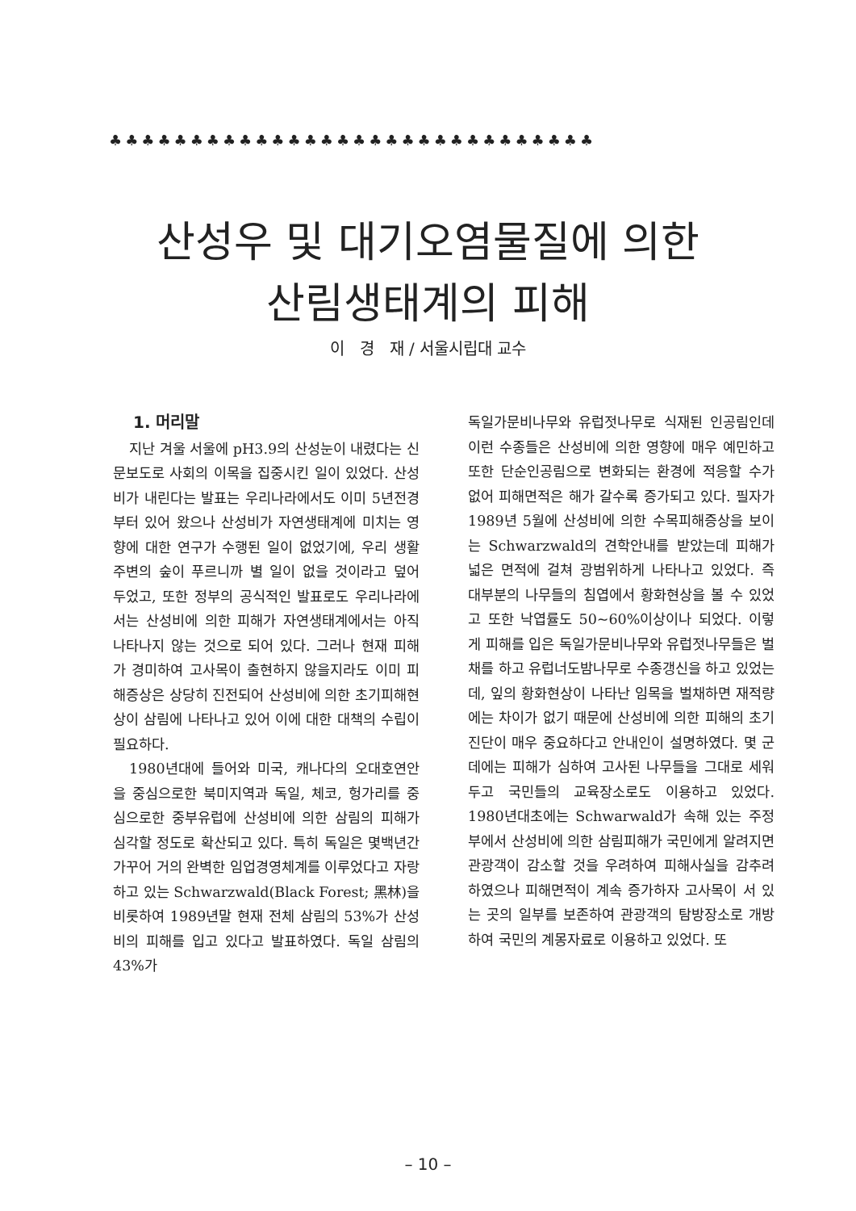♣♣♣♣♣♣♣♣♣♣♣♣♣♣♣♣♣♣♣♣♣♣♣♣♣♣♣♣♣♣
산성우 및 대기오염물질에 의한
산림생태계의 피해
이 경 재 / 서울시립대 교수
1. 머리말
지난 겨울 서울에 pH3.9의 산성눈이 내렸다는 신문보도로 사회의 이목을 집중시킨 일이 있었다. 산성비가 내린다는 발표는 우리나라에서도 이미 5년전경부터 있어 왔으나 산성비가 자연생태계에 미치는 영향에 대한 연구가 수행된 일이 없었기에, 우리 생활주변의 숲이 푸르니까 별 일이 없을 것이라고 덮어 두었고, 또한 정부의 공식적인 발표로도 우리나라에서는 산성비에 의한 피해가 자연생태계에서는 아직 나타나지 않는 것으로 되어 있다. 그러나 현재 피해가 경미하여 고사목이 출현하지 않을지라도 이미 피해증상은 상당히 진전되어 산성비에 의한 초기피해현상이 삼림에 나타나고 있어 이에 대한 대책의 수립이 필요하다.
1980년대에 들어와 미국, 캐나다의 오대호연안을 중심으로한 북미지역과 독일, 체코, 헝가리를 중심으로한 중부유럽에 산성비에 의한 삼림의 피해가 심각할 정도로 확산되고 있다. 특히 독일은 몇백년간 가꾸어 거의 완벽한 임업경영체계를 이루었다고 자랑하고 있는 Schwarzwald(Black Forest; 黑林)을 비롯하여 1989년말 현재 전체 삼림의 53%가 산성비의 피해를 입고 있다고 발표하였다. 독일 삼림의 43%가
독일가문비나무와 유럽젓나무로 식재된 인공림인데 이런 수종들은 산성비에 의한 영향에 매우 예민하고 또한 단순인공림으로 변화되는 환경에 적응할 수가 없어 피해면적은 해가 갈수록 증가되고 있다. 필자가 1989년 5월에 산성비에 의한 수목피해증상을 보이는 Schwarzwald의 견학안내를 받았는데 피해가 넓은 면적에 걸쳐 광범위하게 나타나고 있었다. 즉 대부분의 나무들의 침엽에서 황화현상을 볼 수 있었고 또한 낙엽률도 50~60%이상이나 되었다. 이렇게 피해를 입은 독일가문비나무와 유럽젓나무들은 벌채를 하고 유럽너도밤나무로 수종갱신을 하고 있었는데, 잎의 황화현상이 나타난 임목을 벌채하면 재적량에는 차이가 없기 때문에 산성비에 의한 피해의 초기진단이 매우 중요하다고 안내인이 설명하였다. 몇 군데에는 피해가 심하여 고사된 나무들을 그대로 세워두고 국민들의 교육장소로도 이용하고 있었다. 1980년대초에는 Schwarwald가 속해 있는 주정부에서 산성비에 의한 삼림피해가 국민에게 알려지면 관광객이 감소할 것을 우려하여 피해사실을 감추려 하였으나 피해면적이 계속 증가하자 고사목이 서 있는 곳의 일부를 보존하여 관광객의 탐방장소로 개방하여 국민의 계몽자료로 이용하고 있었다. 또
– 10 –